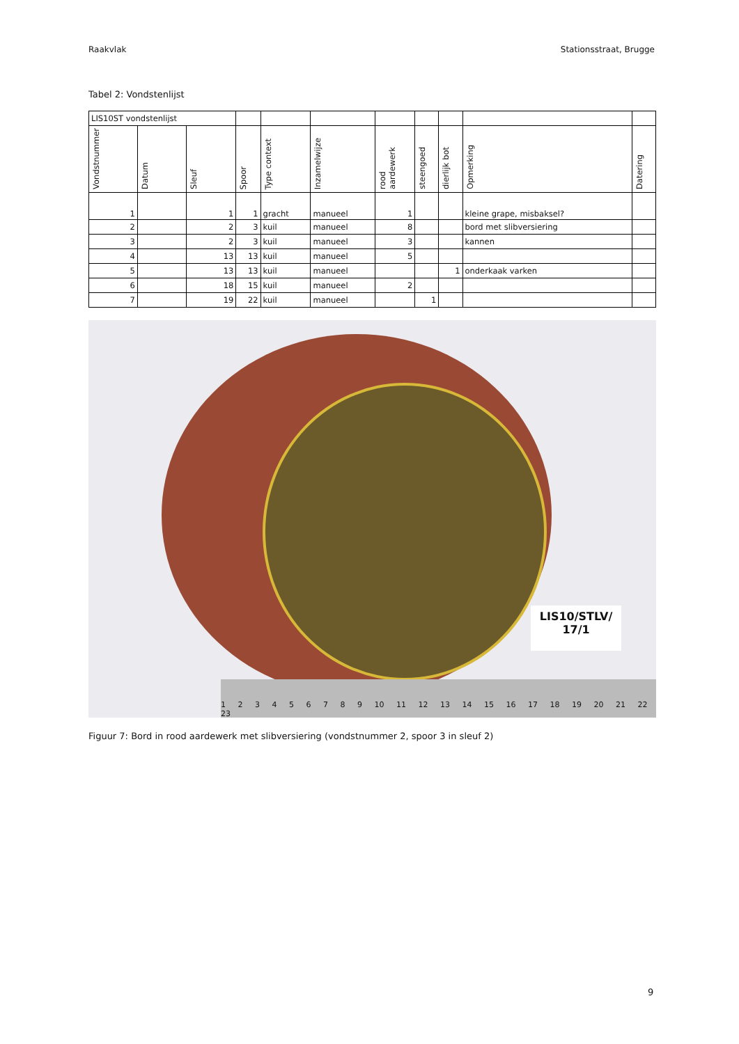Raakvlak Stationsstraat, Brugge
Tabel 2: Vondstenlijst
| LIS10ST vondstenlijst | | | | | | | | | | |
| Vondstnummer | Datum | Sleuf | Spoor | Type context | Inzamelwijze | rood aardewerk | steengoed | dierlijk bot | Opmerking | Datering |
| 1 | | 1 | 1 | gracht | manueel | 1 | | | kleine grape, misbaksel? | |
| 2 | | 2 | 3 | kuil | manueel | 8 | | | bord met slibversiering | |
| 3 | | 2 | 3 | kuil | manueel | 3 | | | kannen | |
| 4 | | 13 | 13 | kuil | manueel | 5 | | | | |
| 5 | | 13 | 13 | kuil | manueel | | | 1 | onderkaak varken | |
| 6 | | 18 | 15 | kuil | manueel | 2 | | | | |
| 7 | | 19 | 22 | kuil | manueel | | 1 | | | |
LIS10/STLV/
17/1
1 2 3 4 5 6 7 8 9 10 11 12 13 14 15 16 17 18 19 20 21 22 23
Figuur 7: Bord in rood aardewerk met slibversiering (vondstnummer 2, spoor 3 in sleuf 2)
9